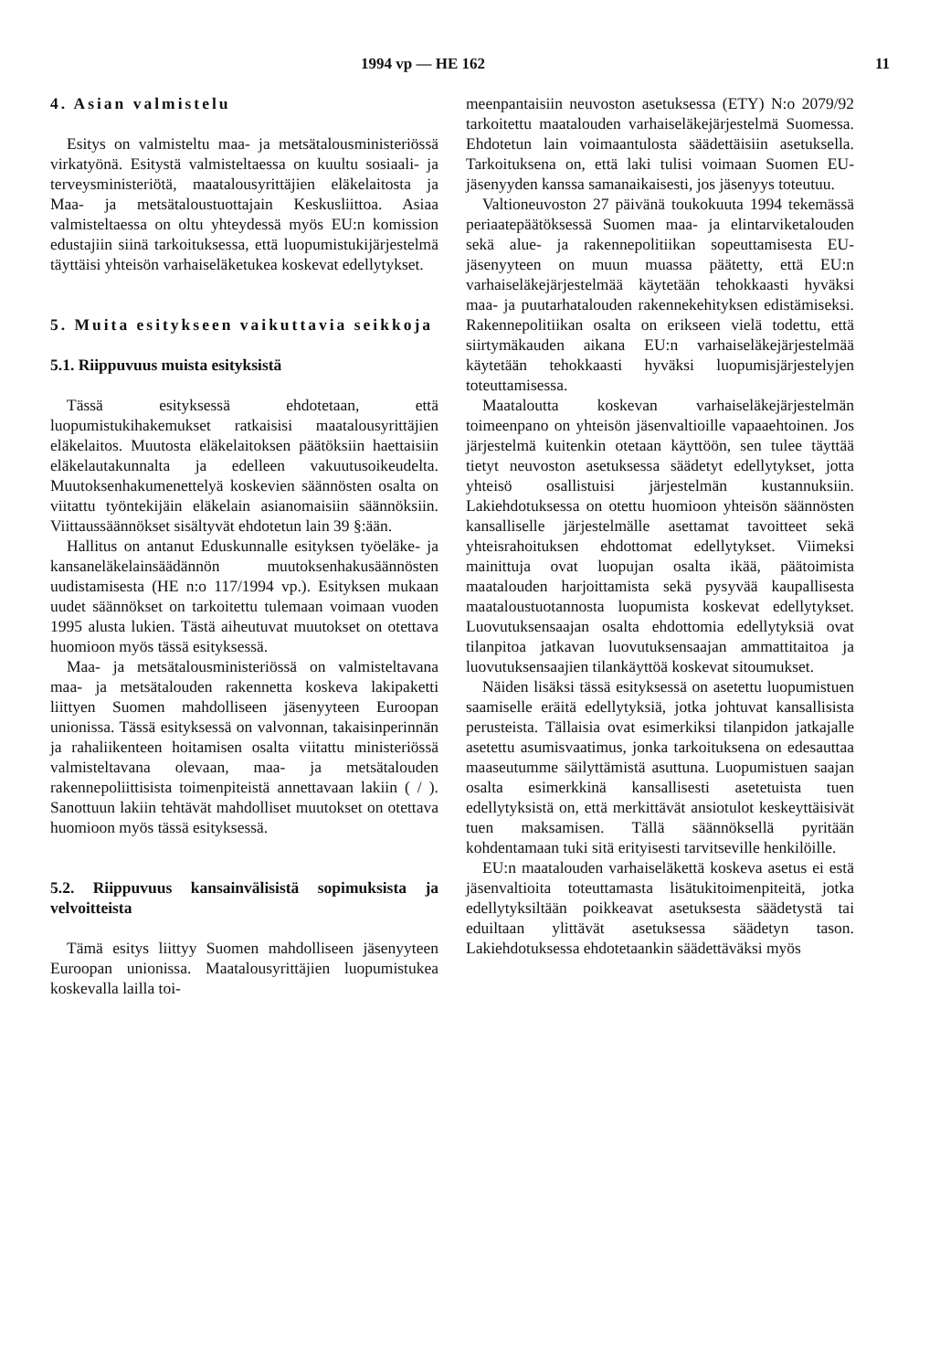1994 vp — HE 162 11
4. Asian valmistelu
Esitys on valmisteltu maa- ja metsätalousministeriössä virkatyönä. Esitystä valmisteltaessa on kuultu sosiaali- ja terveysministeriötä, maatalousyrittäjien eläkelaitosta ja Maa- ja metsätaloustuottajain Keskusliittoa. Asiaa valmisteltaessa on oltu yhteydessä myös EU:n komission edustajiin siinä tarkoituksessa, että luopumistukijärjestelmä täyttäisi yhteisön varhaiseläketukea koskevat edellytykset.
5. Muita esitykseen vaikuttavia seikkoja
5.1. Riippuvuus muista esityksistä
Tässä esityksessä ehdotetaan, että luopumistukihakemukset ratkaisisi maatalousyrittäjien eläkelaitos. Muutosta eläkelaitoksen päätöksiin haettaisiin eläkelautakunnalta ja edelleen vakuutusoikeudelta. Muutoksenhakumenettelyä koskevien säännösten osalta on viitattu työntekijäin eläkelain asianomaisiin säännöksiin. Viittaussäännökset sisältyvät ehdotetun lain 39 §:ään.
Hallitus on antanut Eduskunnalle esityksen työeläke- ja kansaneläkelainsäädännön muutoksenhakusäännösten uudistamisesta (HE n:o 117/1994 vp.). Esityksen mukaan uudet säännökset on tarkoitettu tulemaan voimaan vuoden 1995 alusta lukien. Tästä aiheutuvat muutokset on otettava huomioon myös tässä esityksessä.
Maa- ja metsätalousministeriössä on valmisteltavana maa- ja metsätalouden rakennetta koskeva lakipaketti liittyen Suomen mahdolliseen jäsenyyteen Euroopan unionissa. Tässä esityksessä on valvonnan, takaisinperinnän ja rahaliikenteen hoitamisen osalta viitattu ministeriössä valmisteltavana olevaan, maa- ja metsätalouden rakennepoliittisista toimenpiteistä annettavaan lakiin ( / ). Sanottuun lakiin tehtävät mahdolliset muutokset on otettava huomioon myös tässä esityksessä.
5.2. Riippuvuus kansainvälisistä sopimuksista ja velvoitteista
Tämä esitys liittyy Suomen mahdolliseen jäsenyyteen Euroopan unionissa. Maatalousyrittäjien luopumistukea koskevalla lailla toi-
meenpantaisiin neuvoston asetuksessa (ETY) N:o 2079/92 tarkoitettu maatalouden varhaiseläkejärjestelmä Suomessa. Ehdotetun lain voimaantulosta säädettäisiin asetuksella. Tarkoituksena on, että laki tulisi voimaan Suomen EU-jäsenyyden kanssa samanaikaisesti, jos jäsenyys toteutuu.
Valtioneuvoston 27 päivänä toukokuuta 1994 tekemässä periaatepäätöksessä Suomen maa- ja elintarviketalouden sekä alue- ja rakennepolitiikan sopeuttamisesta EU-jäsenyyteen on muun muassa päätetty, että EU:n varhaiseläkejärjestelmää käytetään tehokkaasti hyväksi maa- ja puutarhatalouden rakennekehityksen edistämiseksi. Rakennepolitiikan osalta on erikseen vielä todettu, että siirtymäkauden aikana EU:n varhaiseläkejärjestelmää käytetään tehokkaasti hyväksi luopumisjärjestelyjen toteuttamisessa.
Maataloutta koskevan varhaiseläkejärjestelmän toimeenpano on yhteisön jäsenvaltioille vapaaehtoinen. Jos järjestelmä kuitenkin otetaan käyttöön, sen tulee täyttää tietyt neuvoston asetuksessa säädetyt edellytykset, jotta yhteisö osallistuisi järjestelmän kustannuksiin. Lakiehdotuksessa on otettu huomioon yhteisön säännösten kansalliselle järjestelmälle asettamat tavoitteet sekä yhteisrahoituksen ehdottomat edellytykset. Viimeksi mainittuja ovat luopujan osalta ikää, päätoimista maatalouden harjoittamista sekä pysyvää kaupallisesta maataloustuotannosta luopumista koskevat edellytykset. Luovutuksensaajan osalta ehdottomia edellytyksiä ovat tilanpitoa jatkavan luovutuksensaajan ammattitaitoa ja luovutuksensaajien tilankäyttöä koskevat sitoumukset.
Näiden lisäksi tässä esityksessä on asetettu luopumistuen saamiselle eräitä edellytyksiä, jotka johtuvat kansallisista perusteista. Tällaisia ovat esimerkiksi tilanpidon jatkajalle asetettu asumisvaatimus, jonka tarkoituksena on edesauttaa maaseutumme säilyttämistä asuttuna. Luopumistuen saajan osalta esimerkkinä kansallisesti asetetuista tuen edellytyksistä on, että merkittävät ansiotulot keskeyttäisivät tuen maksamisen. Tällä säännöksellä pyritään kohdentamaan tuki sitä erityisesti tarvitseville henkilöille.
EU:n maatalouden varhaiseläkettä koskeva asetus ei estä jäsenvaltioita toteuttamasta lisätukitoimenpiteitä, jotka edellytyksiltään poikkeavat asetuksesta säädetystä tai eduiltaan ylittävät asetuksessa säädetyn tason. Lakiehdotuksessa ehdotetaankin säädettäväksi myös